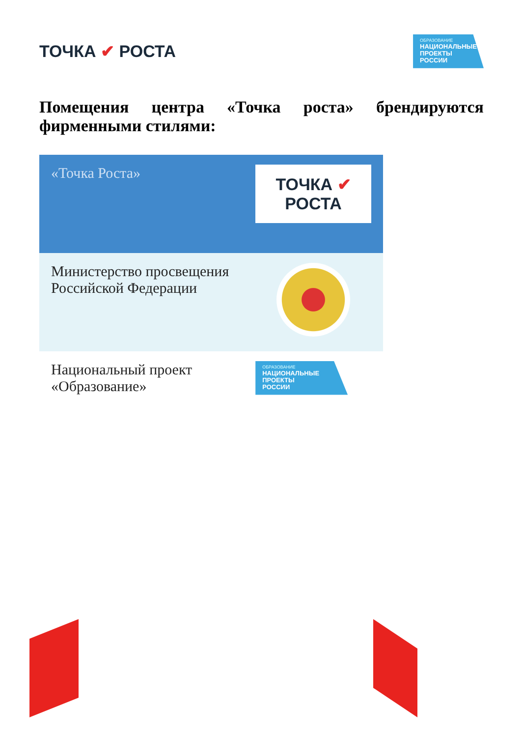ТОЧКА ✔ РОСТА
ОБРАЗОВАНИЕ
НАЦИОНАЛЬНЫЕ
ПРОЕКТЫ
РОССИИ
Помещения центра «Точка роста» брендируются фирменными стилями:
| «Точка Роста» | ТОЧКА ✔ РОСТА |
| Министерство просвещения Российской Федерации | |
| Национальный проект «Образование» | ОБРАЗОВАНИЕ НАЦИОНАЛЬНЫЕ ПРОЕКТЫ РОССИИ |